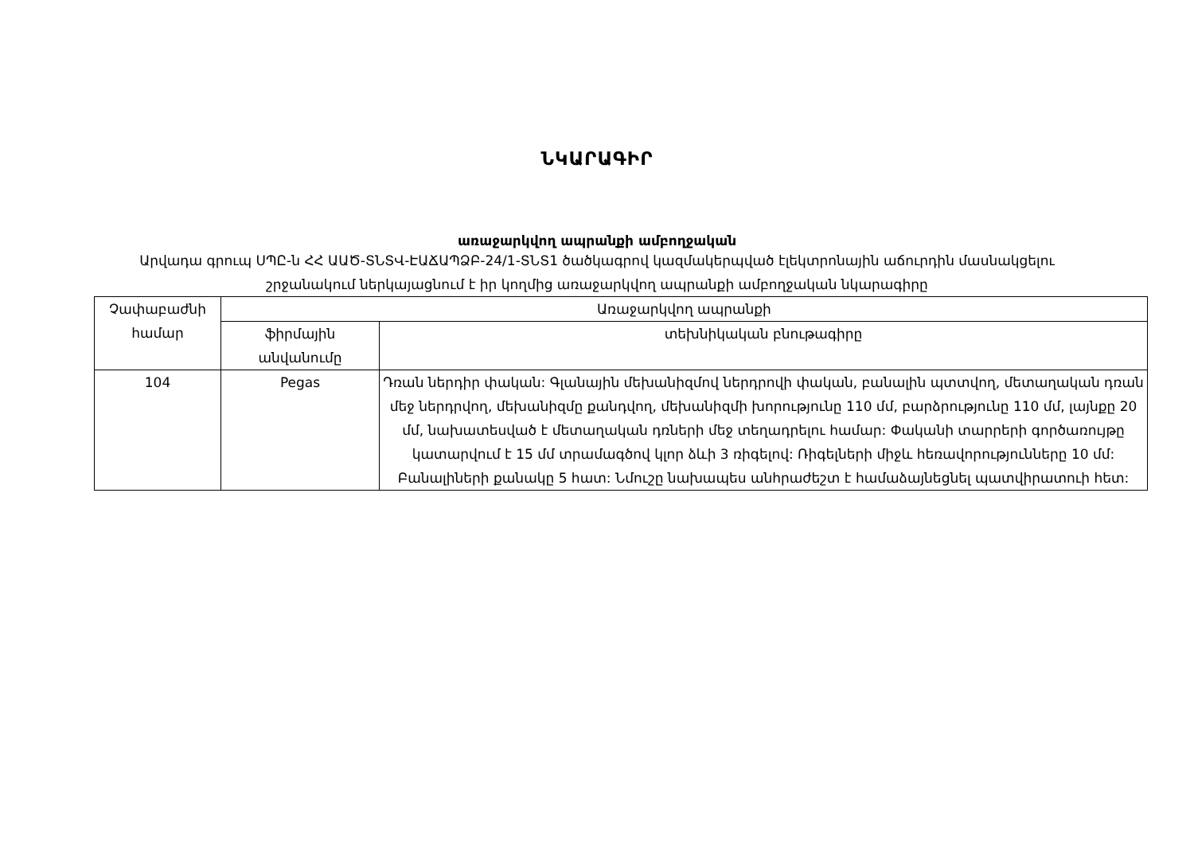ՆԿԱՐԱԳԻՐ
առաջարկվող ապրանքի ամբողջական
Արվադա գրուպ ՍՊԸ-ն ՀՀ ԱԱԾ-ՏՆՏՎ-ԷԱՃԱՊՁԲ-24/1-ՏՆՏ1 ծածկագրով կազմակերպված էլեկտրոնային աճուրդին մասնակցելու շրջանակում ներկայացնում է իր կողմից առաջարկվող ապրանքի ամբողջական նկարագիրը
| Չափաբաժնի համար | Առաջարկվող ապրանքի | |
| --- | --- | --- |
| | ֆիրմային անվանումը | տեխնիկական բնութագիրը |
| 104 | Pegas | Դռան ներդիր փական: Գլանային մեխանիզմով ներդրովի փական, բանալին պտտվող, մետաղական դռան մեջ ներդրվող, մեխանիզմը քանդվող, մեխանիզմի խորությունը 110 մմ, բարձրությունը 110 մմ, լայնքը 20 մմ, նախատեսված է մետաղական դռների մեջ տեղադրելու համար: Փականի տարրերի գործառույթը կատարվում է 15 մմ տրամագծով կլոր ձևի 3 ռիգելով: Ռիգելների միջև հեռավորությունները 10 մմ: Բանալիների քանակը 5 հատ: Նմուշը նախապես անհրաժեշտ է համաձայնեցնել պատվիրատուի հետ: |